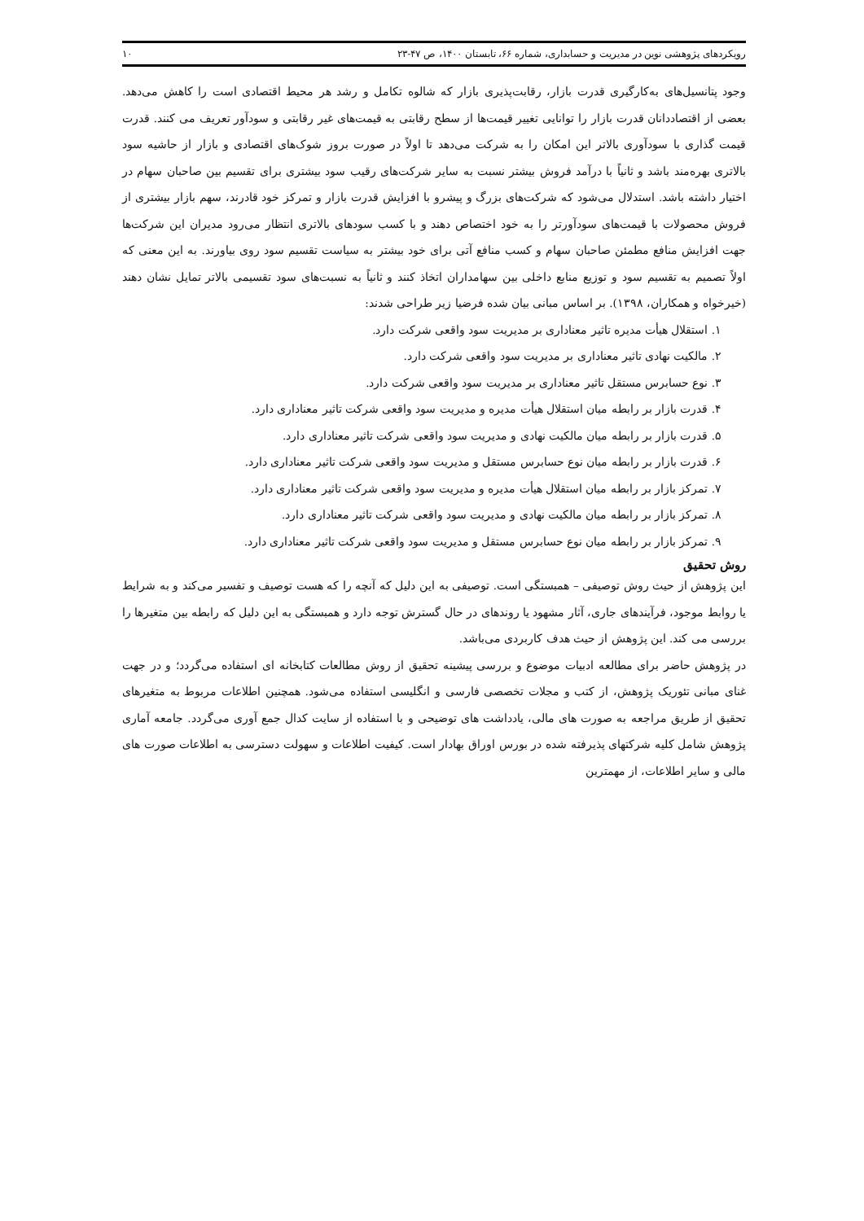رویکردهای پژوهشی نوین در مدیریت و حسابداری، شماره ۶۶، تابستان ۱۴۰۰، ص ۴۷-۲۳ ۱۰
وجود پتانسیل‌های به‌کارگیری قدرت بازار، رقابت‌پذیری بازار که شالوه تکامل و رشد هر محیط اقتصادی است را کاهش می‌دهد. بعضی از اقتصاددانان قدرت بازار را توانایی تغییر قیمت‌ها از سطح رقابتی به قیمت‌های غیر رقابتی و سودآور تعریف می کنند. قدرت قیمت گذاری با سودآوری بالاتر این امکان را به شرکت می‌دهد تا اولاً در صورت بروز شوک‌های اقتصادی و بازار از حاشیه سود بالاتری بهره‌مند باشد و ثانیاً با درآمد فروش بیشتر نسبت به سایر شرکت‌های رقیب سود بیشتری برای تقسیم بین صاحبان سهام در اختیار داشته باشد. استدلال می‌شود که شرکت‌های بزرگ و پیشرو با افزایش قدرت بازار و تمرکز خود قادرند، سهم بازار بیشتری از فروش محصولات با قیمت‌های سودآورتر را به خود اختصاص دهند و با کسب سودهای بالاتری انتظار می‌رود مدیران این شرکت‌ها جهت افزایش منافع مطمئن صاحبان سهام و کسب منافع آتی برای خود بیشتر به سیاست تقسیم سود روی بیاورند. به این معنی که اولاً تصمیم به تقسیم سود و توزیع منابع داخلی بین سهامداران اتخاذ کنند و ثانیاً به نسبت‌های سود تقسیمی بالاتر تمایل نشان دهند (خیرخواه و همکاران، ۱۳۹۸). بر اساس مبانی بیان شده فرضیا زیر طراحی شدند:
۱. استقلال هیأت مدیره تاثیر معناداری بر مدیریت سود واقعی شرکت دارد.
۲. مالکیت نهادی تاثیر معناداری بر مدیریت سود واقعی شرکت دارد.
۳. نوع حسابرس مستقل تاثیر معناداری بر مدیریت سود واقعی شرکت دارد.
۴. قدرت بازار بر رابطه میان استقلال هیأت مدیره و مدیریت سود واقعی شرکت تاثیر معناداری دارد.
۵. قدرت بازار بر رابطه میان مالکیت نهادی و مدیریت سود واقعی شرکت تاثیر معناداری دارد.
۶. قدرت بازار بر رابطه میان نوع حسابرس مستقل و مدیریت سود واقعی شرکت تاثیر معناداری دارد.
۷. تمرکز بازار بر رابطه میان استقلال هیأت مدیره و مدیریت سود واقعی شرکت تاثیر معناداری دارد.
۸. تمرکز بازار بر رابطه میان مالکیت نهادی و مدیریت سود واقعی شرکت تاثیر معناداری دارد.
۹. تمرکز بازار بر رابطه میان نوع حسابرس مستقل و مدیریت سود واقعی شرکت تاثیر معناداری دارد.
روش تحقیق
این پژوهش از حیث روش توصیفی – همبستگی است. توصیفی به این دلیل که آنچه را که هست توصیف و تفسیر می‌کند و به شرایط یا روابط موجود، فرآیندهای جاری، آثار مشهود یا روندهای در حال گسترش توجه دارد و همبستگی به این دلیل که رابطه بین متغیرها را بررسی می کند. این پژوهش از حیث هدف کاربردی می‌باشد.
در پژوهش حاضر برای مطالعه ادبیات موضوع و بررسی پیشینه تحقیق از روش مطالعات کتابخانه ای استفاده می‌گردد؛ و در جهت غنای مبانی تئوریک پژوهش، از کتب و مجلات تخصصی فارسی و انگلیسی استفاده می‌شود. همچنین اطلاعات مربوط به متغیرهای تحقیق از طریق مراجعه به صورت های مالی، یادداشت های توضیحی و با استفاده از سایت کدال جمع آوری می‌گردد. جامعه آماری پژوهش شامل کلیه شرکتهای پذیرفته شده در بورس اوراق بهادار است. کیفیت اطلاعات و سهولت دسترسی به اطلاعات صورت های مالی و سایر اطلاعات، از مهمترین